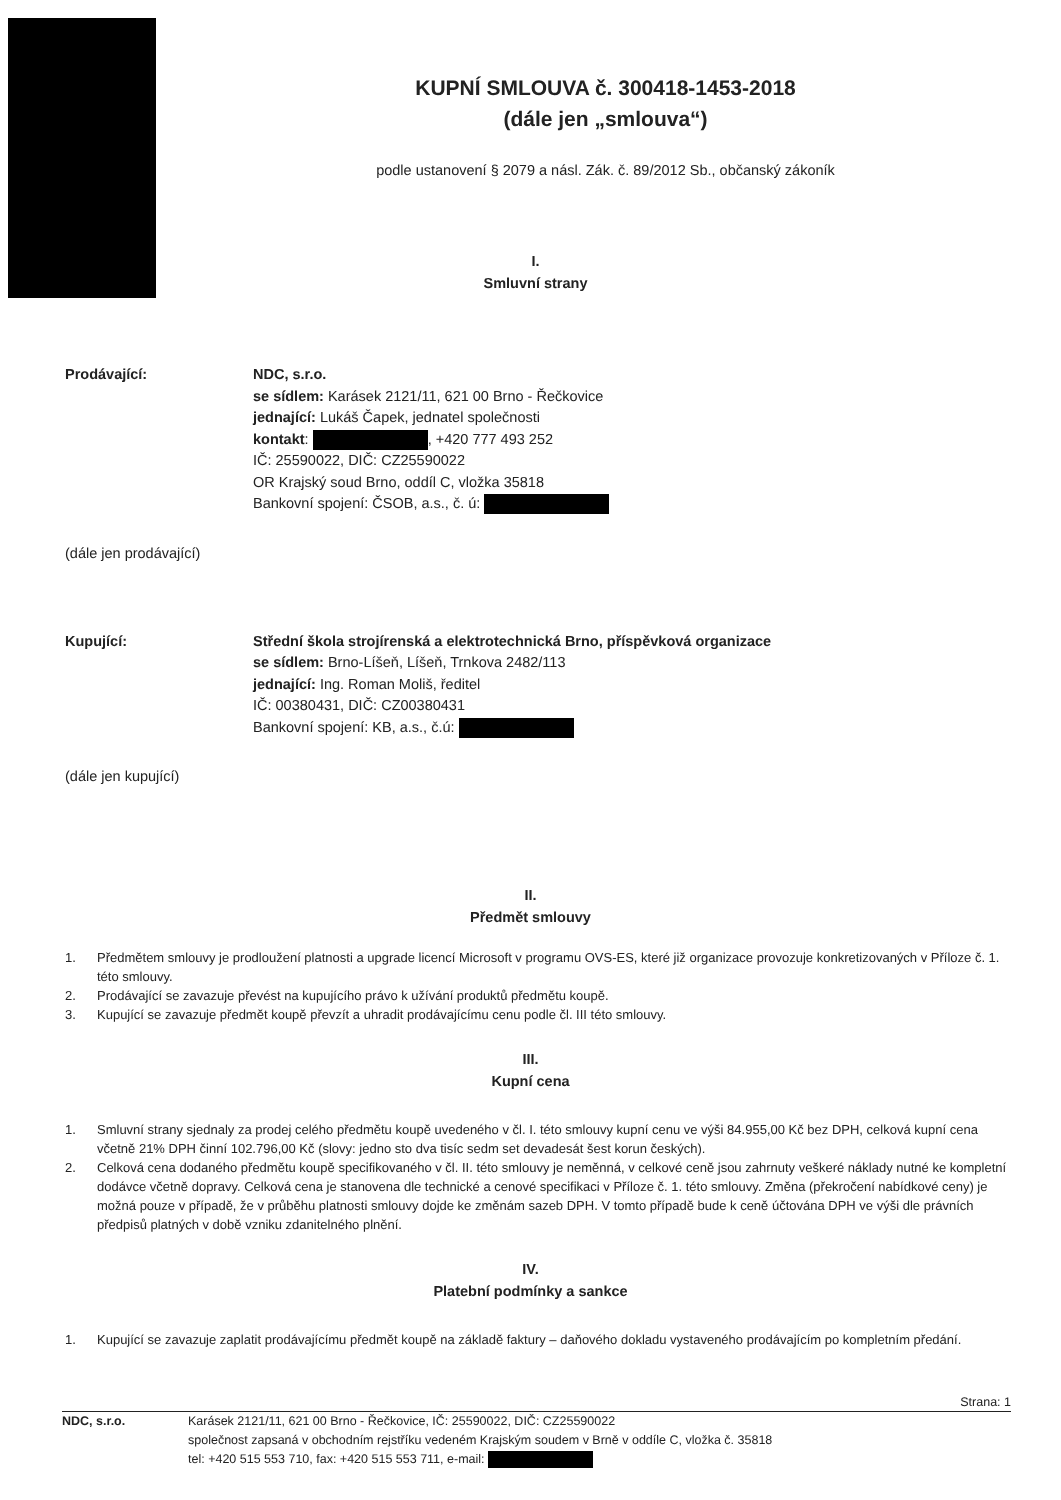KUPNÍ SMLOUVA č. 300418-1453-2018
(dále jen „smlouva“)
podle ustanovení § 2079 a násl. Zák. č. 89/2012 Sb., občanský zákoník
I.
Smluvní strany
Prodávající: NDC, s.r.o.
se sídlem: Karásek 2121/11, 621 00 Brno - Řečkovice
jednající: Lukáš Čapek, jednatel společnosti
kontakt: , +420 777 493 252
IČ: 25590022, DIČ: CZ25590022
OR Krajský soud Brno, oddíl C, vložka 35818
Bankovní spojení: ČSOB, a.s., č. ú:
(dále jen prodávající)
Kupující: Střední škola strojírenská a elektrotechnická Brno, příspěvková organizace
se sídlem: Brno-Líšeň, Líšeň, Trnkova 2482/113
jednající: Ing. Roman Moliš, ředitel
IČ: 00380431, DIČ: CZ00380431
Bankovní spojení: KB, a.s., č.ú:
(dále jen kupující)
II.
Předmět smlouvy
1. Předmětem smlouvy je prodloužení platnosti a upgrade licencí Microsoft v programu OVS-ES, které již organizace provozuje konkretizovaných v Příloze č. 1. této smlouvy.
2. Prodávající se zavazuje převést na kupujícího právo k užívání produktů předmětu koupě.
3. Kupující se zavazuje předmět koupě převzít a uhradit prodávajícímu cenu podle čl. III této smlouvy.
III.
Kupní cena
1. Smluvní strany sjednaly za prodej celého předmětu koupě uvedeného v čl. I. této smlouvy kupní cenu ve výši 84.955,00 Kč bez DPH, celková kupní cena včetně 21% DPH činní 102.796,00 Kč (slovy: jedno sto dva tisíc sedm set devadesát šest korun českých).
2. Celková cena dodaného předmětu koupě specifikovaného v čl. II. této smlouvy je neměnná, v celkové ceně jsou zahrnuty veškeré náklady nutné ke kompletní dodávce včetně dopravy. Celková cena je stanovena dle technické a cenové specifikaci v Příloze č. 1. této smlouvy. Změna (překročení nabídkové ceny) je možná pouze v případě, že v průběhu platnosti smlouvy dojde ke změnám sazeb DPH. V tomto případě bude k ceně účtována DPH ve výši dle právních předpisů platných v době vzniku zdanitelného plnění.
IV.
Platební podmínky a sankce
1. Kupující se zavazuje zaplatit prodávajícímu předmět koupě na základě faktury – daňového dokladu vystaveného prodávajícím po kompletním předání.
Strana: 1
NDC, s.r.o. Karásek 2121/11, 621 00 Brno - Řečkovice, IČ: 25590022, DIČ: CZ25590022
společnost zapsaná v obchodním rejstříku vedeném Krajským soudem v Brně v oddíle C, vložka č. 35818
tel: +420 515 553 710, fax: +420 515 553 711, e-mail: